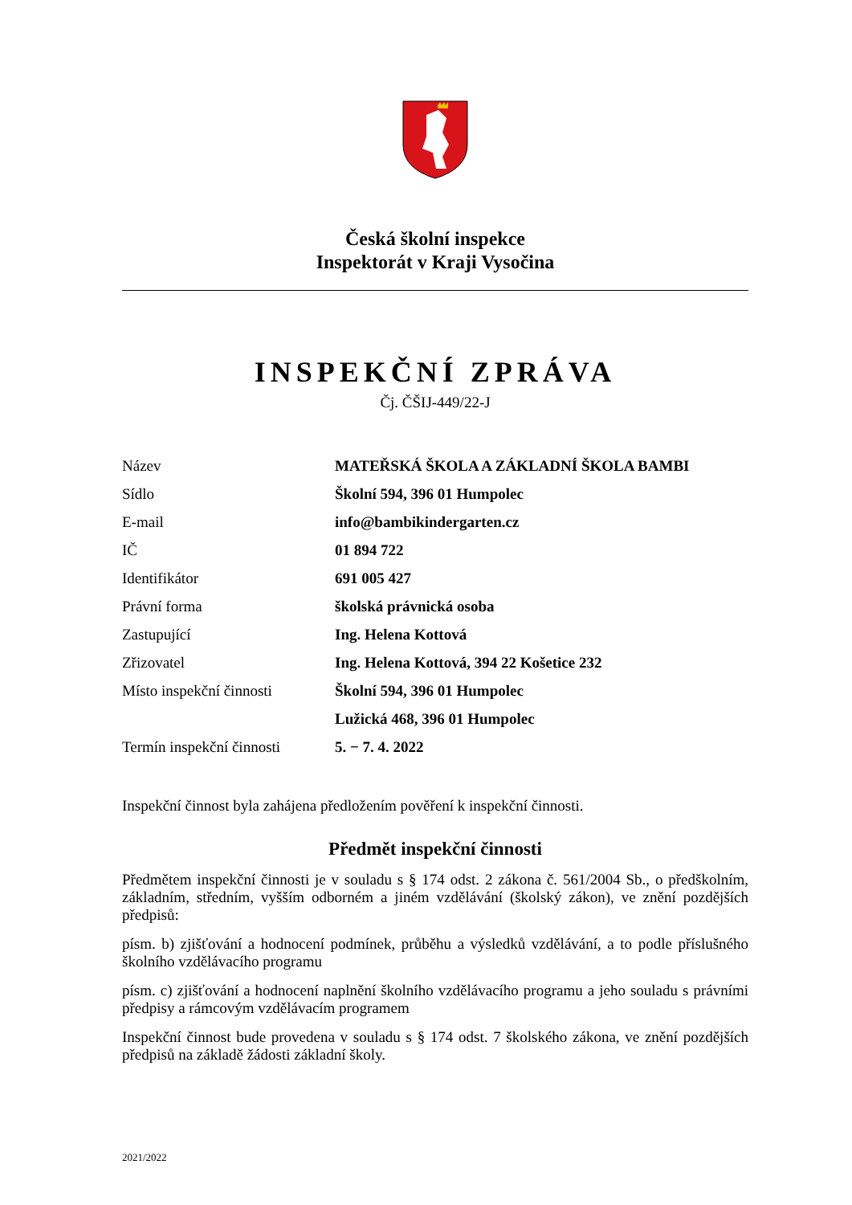Česká školní inspekce
Inspektorát v Kraji Vysočina
INSPEKČNÍ ZPRÁVA
Čj. ČŠIJ-449/22-J
| Název | MATEŘSKÁ ŠKOLA A ZÁKLADNÍ ŠKOLA BAMBI |
| Sídlo | Školní 594, 396 01 Humpolec |
| E-mail | info@bambikindergarten.cz |
| IČ | 01 894 722 |
| Identifikátor | 691 005 427 |
| Právní forma | školská právnická osoba |
| Zastupující | Ing. Helena Kottová |
| Zřizovatel | Ing. Helena Kottová, 394 22 Košetice 232 |
| Místo inspekční činnosti | Školní 594, 396 01 Humpolec Lužická 468, 396 01 Humpolec |
| Termín inspekční činnosti | 5. − 7. 4. 2022 |
Inspekční činnost byla zahájena předložením pověření k inspekční činnosti.
Předmět inspekční činnosti
Předmětem inspekční činnosti je v souladu s § 174 odst. 2 zákona č. 561/2004 Sb., o předškolním, základním, středním, vyšším odborném a jiném vzdělávání (školský zákon), ve znění pozdějších předpisů:
písm. b) zjišťování a hodnocení podmínek, průběhu a výsledků vzdělávání, a to podle příslušného školního vzdělávacího programu
písm. c) zjišťování a hodnocení naplnění školního vzdělávacího programu a jeho souladu s právními předpisy a rámcovým vzdělávacím programem
Inspekční činnost bude provedena v souladu s § 174 odst. 7 školského zákona, ve znění pozdějších předpisů na základě žádosti základní školy.
2021/2022